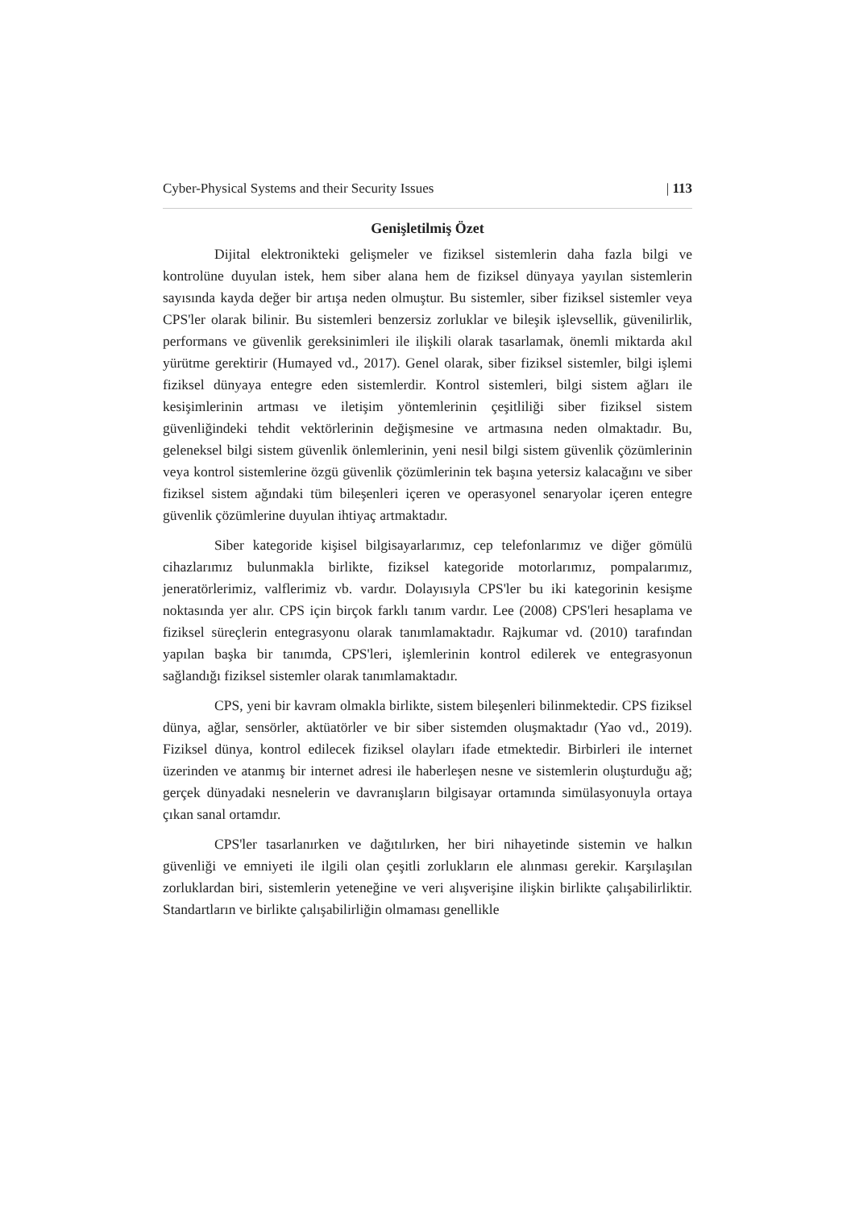Cyber-Physical Systems and their Security Issues | 113
Genişletilmiş Özet
Dijital elektronikteki gelişmeler ve fiziksel sistemlerin daha fazla bilgi ve kontrolüne duyulan istek, hem siber alana hem de fiziksel dünyaya yayılan sistemlerin sayısında kayda değer bir artışa neden olmuştur. Bu sistemler, siber fiziksel sistemler veya CPS'ler olarak bilinir. Bu sistemleri benzersiz zorluklar ve bileşik işlevsellik, güvenilirlik, performans ve güvenlik gereksinimleri ile ilişkili olarak tasarlamak, önemli miktarda akıl yürütme gerektirir (Humayed vd., 2017). Genel olarak, siber fiziksel sistemler, bilgi işlemi fiziksel dünyaya entegre eden sistemlerdir. Kontrol sistemleri, bilgi sistem ağları ile kesişimlerinin artması ve iletişim yöntemlerinin çeşitliliği siber fiziksel sistem güvenliğindeki tehdit vektörlerinin değişmesine ve artmasına neden olmaktadır. Bu, geleneksel bilgi sistem güvenlik önlemlerinin, yeni nesil bilgi sistem güvenlik çözümlerinin veya kontrol sistemlerine özgü güvenlik çözümlerinin tek başına yetersiz kalacağını ve siber fiziksel sistem ağındaki tüm bileşenleri içeren ve operasyonel senaryolar içeren entegre güvenlik çözümlerine duyulan ihtiyaç artmaktadır.
Siber kategoride kişisel bilgisayarlarımız, cep telefonlarımız ve diğer gömülü cihazlarımız bulunmakla birlikte, fiziksel kategoride motorlarımız, pompalarımız, jeneratörlerimiz, valflerimiz vb. vardır. Dolayısıyla CPS'ler bu iki kategorinin kesişme noktasında yer alır. CPS için birçok farklı tanım vardır. Lee (2008) CPS'leri hesaplama ve fiziksel süreçlerin entegrasyonu olarak tanımlamaktadır. Rajkumar vd. (2010) tarafından yapılan başka bir tanımda, CPS'leri, işlemlerinin kontrol edilerek ve entegrasyonun sağlandığı fiziksel sistemler olarak tanımlamaktadır.
CPS, yeni bir kavram olmakla birlikte, sistem bileşenleri bilinmektedir. CPS fiziksel dünya, ağlar, sensörler, aktüatörler ve bir siber sistemden oluşmaktadır (Yao vd., 2019). Fiziksel dünya, kontrol edilecek fiziksel olayları ifade etmektedir. Birbirleri ile internet üzerinden ve atanmış bir internet adresi ile haberleşen nesne ve sistemlerin oluşturduğu ağ; gerçek dünyadaki nesnelerin ve davranışların bilgisayar ortamında simülasyonuyla ortaya çıkan sanal ortamdır.
CPS'ler tasarlanırken ve dağıtılırken, her biri nihayetinde sistemin ve halkın güvenliği ve emniyeti ile ilgili olan çeşitli zorlukların ele alınması gerekir. Karşılaşılan zorluklardan biri, sistemlerin yeteneğine ve veri alışverişine ilişkin birlikte çalışabilirliktir. Standartların ve birlikte çalışabilirliğin olmaması genellikle